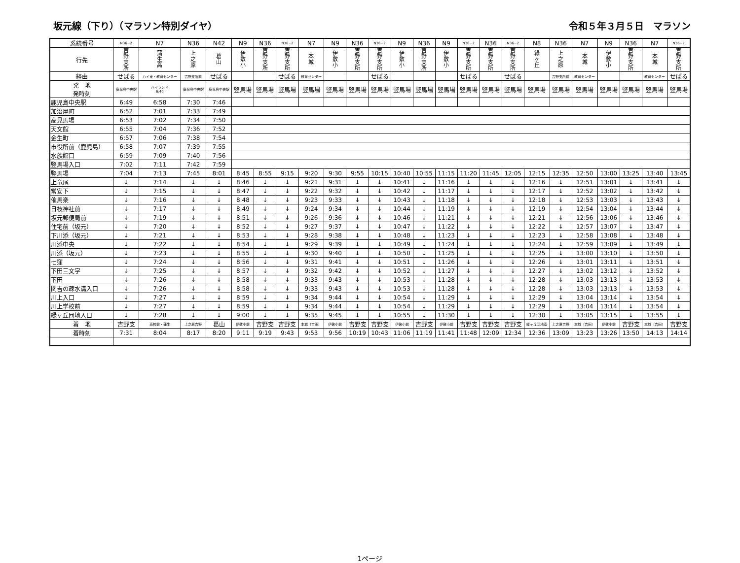坂元線（下り）（マラソン特別ダイヤ） 令和５年３月５日　マラソン
| 系統番号 | N36−2 | N7 | N36 | N42 | N9 | N36 | N36−2 | N7 | N9 | N36 | N36−2 | N9 | N36 | N9 | N36−2 | N36 | N36−2 | N8 | N36 | N7 | N9 | N36 | N7 | N36−2 |
| 行先 | 吉 野 支 所 | 蒲 生 高 | 上 之 原 | 葛 山 | 伊 敷 小 | 吉 野 支 所 | 吉 野 支 所 | 本 城 | 伊 敷 小 | 吉 野 支 所 | 吉 野 支 所 | 伊 敷 小 | 吉 野 支 所 | 伊 敷 小 | 吉 野 支 所 | 吉 野 支 所 | 吉 野 支 所 | 緑 ヶ 丘 | 上 之 原 | 本 城 | 伊 敷 小 | 吉 野 支 所 | 本 城 | 吉 野 支 所 |
| 経由 | せばる | ハイ東・教育センター | 吉野支所前 | せばる | | | せばる | 教育センター | | | せばる | | | | せばる | | せばる | | 吉野支所前 | 教育センター | | | 教育センター | せばる |
| 発 地 発時刻 | 鹿児島中央駅 | ハイランド 6:40 | 鹿児島中央駅 | 鹿児島中央駅 | 竪馬場 | 竪馬場 | 竪馬場 | 竪馬場 | 竪馬場 | 竪馬場 | 竪馬場 | 竪馬場 | 竪馬場 | 竪馬場 | 竪馬場 | 竪馬場 | 竪馬場 | 竪馬場 | 竪馬場 | 竪馬場 | 竪馬場 | 竪馬場 | 竪馬場 | 竪馬場 |
| 鹿児島中央駅 | 6:49 | 6:58 | 7:30 | 7:46 | | | | | | | | | | | | | | | | | | | | |
| 加治屋町 | 6:52 | 7:01 | 7:33 | 7:49 | | | | | | | | | | | | | | | | | | | | |
| 高見馬場 | 6:53 | 7:02 | 7:34 | 7:50 | | | | | | | | | | | | | | | | | | | | |
| 天文館 | 6:55 | 7:04 | 7:36 | 7:52 | | | | | | | | | | | | | | | | | | | | |
| 金生町 | 6:57 | 7:06 | 7:38 | 7:54 | | | | | | | | | | | | | | | | | | | | |
| 市役所前（鹿児島） | 6:58 | 7:07 | 7:39 | 7:55 | | | | | | | | | | | | | | | | | | | | |
| 水族館口 | 6:59 | 7:09 | 7:40 | 7:56 | | | | | | | | | | | | | | | | | | | | |
| 竪馬場入口 | 7:02 | 7:11 | 7:42 | 7:59 | | | | | | | | | | | | | | | | | | | | |
| 竪馬場 | 7:04 | 7:13 | 7:45 | 8:01 | 8:45 | 8:55 | 9:15 | 9:20 | 9:30 | 9:55 | 10:15 | 10:40 | 10:55 | 11:15 | 11:20 | 11:45 | 12:05 | 12:15 | 12:35 | 12:50 | 13:00 | 13:25 | 13:40 | 13:45 |
| 上竜尾 | ↓ | 7:14 | ↓ | ↓ | 8:46 | ↓ | ↓ | 9:21 | 9:31 | ↓ | ↓ | 10:41 | ↓ | 11:16 | ↓ | ↓ | ↓ | 12:16 | ↓ | 12:51 | 13:01 | ↓ | 13:41 | ↓ |
| 常安下 | ↓ | 7:15 | ↓ | ↓ | 8:47 | ↓ | ↓ | 9:22 | 9:32 | ↓ | ↓ | 10:42 | ↓ | 11:17 | ↓ | ↓ | ↓ | 12:17 | ↓ | 12:52 | 13:02 | ↓ | 13:42 | ↓ |
| 催馬楽 | ↓ | 7:16 | ↓ | ↓ | 8:48 | ↓ | ↓ | 9:23 | 9:33 | ↓ | ↓ | 10:43 | ↓ | 11:18 | ↓ | ↓ | ↓ | 12:18 | ↓ | 12:53 | 13:03 | ↓ | 13:43 | ↓ |
| 日枝神社前 | ↓ | 7:17 | ↓ | ↓ | 8:49 | ↓ | ↓ | 9:24 | 9:34 | ↓ | ↓ | 10:44 | ↓ | 11:19 | ↓ | ↓ | ↓ | 12:19 | ↓ | 12:54 | 13:04 | ↓ | 13:44 | ↓ |
| 坂元郵便局前 | ↓ | 7:19 | ↓ | ↓ | 8:51 | ↓ | ↓ | 9:26 | 9:36 | ↓ | ↓ | 10:46 | ↓ | 11:21 | ↓ | ↓ | ↓ | 12:21 | ↓ | 12:56 | 13:06 | ↓ | 13:46 | ↓ |
| 住宅前（坂元） | ↓ | 7:20 | ↓ | ↓ | 8:52 | ↓ | ↓ | 9:27 | 9:37 | ↓ | ↓ | 10:47 | ↓ | 11:22 | ↓ | ↓ | ↓ | 12:22 | ↓ | 12:57 | 13:07 | ↓ | 13:47 | ↓ |
| 下川添（坂元） | ↓ | 7:21 | ↓ | ↓ | 8:53 | ↓ | ↓ | 9:28 | 9:38 | ↓ | ↓ | 10:48 | ↓ | 11:23 | ↓ | ↓ | ↓ | 12:23 | ↓ | 12:58 | 13:08 | ↓ | 13:48 | ↓ |
| 川添中央 | ↓ | 7:22 | ↓ | ↓ | 8:54 | ↓ | ↓ | 9:29 | 9:39 | ↓ | ↓ | 10:49 | ↓ | 11:24 | ↓ | ↓ | ↓ | 12:24 | ↓ | 12:59 | 13:09 | ↓ | 13:49 | ↓ |
| 川添（坂元） | ↓ | 7:23 | ↓ | ↓ | 8:55 | ↓ | ↓ | 9:30 | 9:40 | ↓ | ↓ | 10:50 | ↓ | 11:25 | ↓ | ↓ | ↓ | 12:25 | ↓ | 13:00 | 13:10 | ↓ | 13:50 | ↓ |
| 七窪 | ↓ | 7:24 | ↓ | ↓ | 8:56 | ↓ | ↓ | 9:31 | 9:41 | ↓ | ↓ | 10:51 | ↓ | 11:26 | ↓ | ↓ | ↓ | 12:26 | ↓ | 13:01 | 13:11 | ↓ | 13:51 | ↓ |
| 下田三文字 | ↓ | 7:25 | ↓ | ↓ | 8:57 | ↓ | ↓ | 9:32 | 9:42 | ↓ | ↓ | 10:52 | ↓ | 11:27 | ↓ | ↓ | ↓ | 12:27 | ↓ | 13:02 | 13:12 | ↓ | 13:52 | ↓ |
| 下田 | ↓ | 7:26 | ↓ | ↓ | 8:58 | ↓ | ↓ | 9:33 | 9:43 | ↓ | ↓ | 10:53 | ↓ | 11:28 | ↓ | ↓ | ↓ | 12:28 | ↓ | 13:03 | 13:13 | ↓ | 13:53 | ↓ |
| 関吉の疎水溝入口 | ↓ | 7:26 | ↓ | ↓ | 8:58 | ↓ | ↓ | 9:33 | 9:43 | ↓ | ↓ | 10:53 | ↓ | 11:28 | ↓ | ↓ | ↓ | 12:28 | ↓ | 13:03 | 13:13 | ↓ | 13:53 | ↓ |
| 川上入口 | ↓ | 7:27 | ↓ | ↓ | 8:59 | ↓ | ↓ | 9:34 | 9:44 | ↓ | ↓ | 10:54 | ↓ | 11:29 | ↓ | ↓ | ↓ | 12:29 | ↓ | 13:04 | 13:14 | ↓ | 13:54 | ↓ |
| 川上学校前 | ↓ | 7:27 | ↓ | ↓ | 8:59 | ↓ | ↓ | 9:34 | 9:44 | ↓ | ↓ | 10:54 | ↓ | 11:29 | ↓ | ↓ | ↓ | 12:29 | ↓ | 13:04 | 13:14 | ↓ | 13:54 | ↓ |
| 緑ヶ丘団地入口 | ↓ | 7:28 | ↓ | ↓ | 9:00 | ↓ | ↓ | 9:35 | 9:45 | ↓ | ↓ | 10:55 | ↓ | 11:30 | ↓ | ↓ | ↓ | 12:30 | ↓ | 13:05 | 13:15 | ↓ | 13:55 | ↓ |
| 着 地 | 吉野支 | 高校前・蒲生 | 上之原吉野 | 葛山 | 伊敷小前 | 吉野支 | 吉野支 | 本城（吉田） | 伊敷小前 | 吉野支 | 吉野支 | 伊敷小前 | 吉野支 | 伊敷小前 | 吉野支 | 吉野支 | 吉野支 | 緑ヶ丘団地南 | 上之原吉野 | 本城（吉田） | 伊敷小前 | 吉野支 | 本城（吉田） | 吉野支 |
| 着時刻 | 7:31 | 8:04 | 8:17 | 8:20 | 9:11 | 9:19 | 9:43 | 9:53 | 9:56 | 10:19 | 10:43 | 11:06 | 11:19 | 11:41 | 11:48 | 12:09 | 12:34 | 12:36 | 13:09 | 13:23 | 13:26 | 13:50 | 14:13 | 14:14 |
1ページ